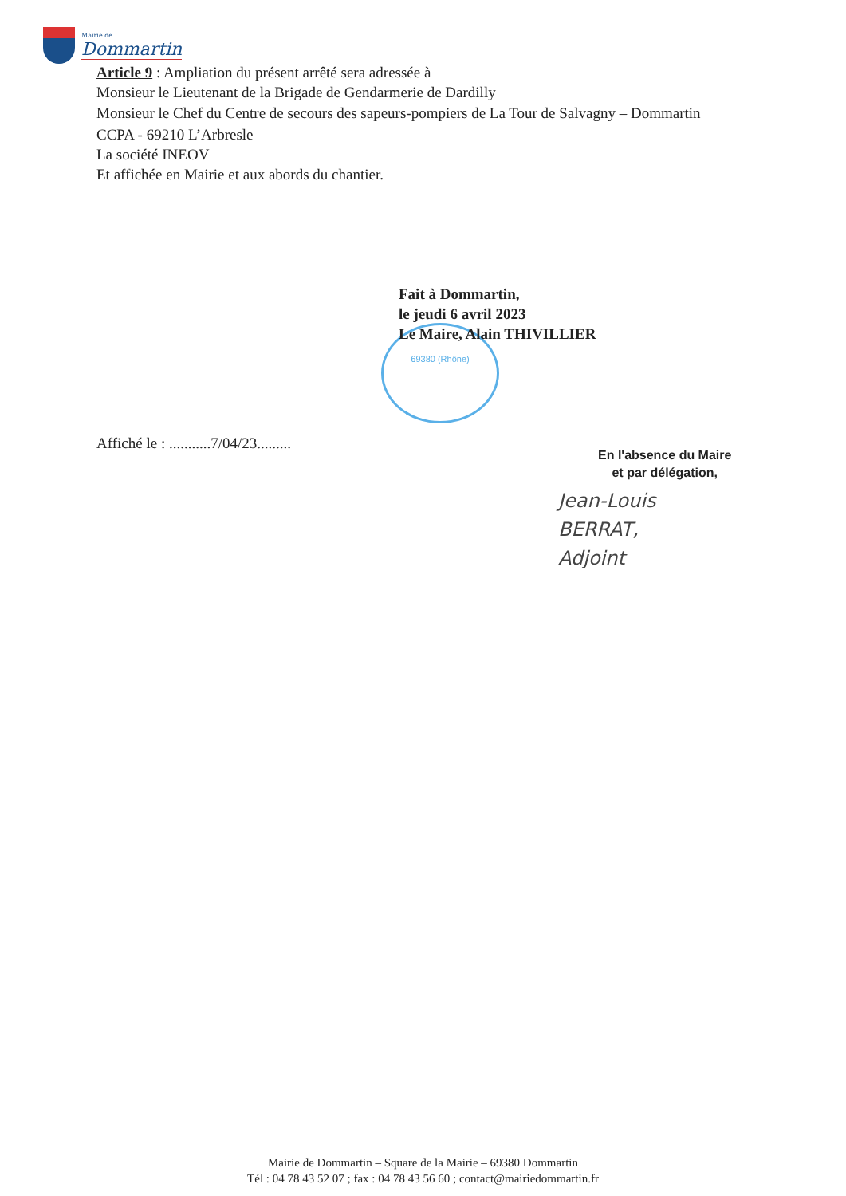Mairie de
Dommartin
Article 9 : Ampliation du présent arrêté sera adressée à
Monsieur le Lieutenant de la Brigade de Gendarmerie de Dardilly
Monsieur le Chef du Centre de secours des sapeurs-pompiers de La Tour de Salvagny – Dommartin
CCPA - 69210 L’Arbresle
La société INEOV
Et affichée en Mairie et aux abords du chantier.
69380 (Rhône)
Fait à Dommartin,
le jeudi 6 avril 2023
Le Maire, Alain THIVILLIER
Affiché le : ...........7/04/23.........
En l'absence du Maire
et par délégation,
Jean-Louis
BERRAT,
Adjoint
Mairie de Dommartin – Square de la Mairie – 69380 Dommartin
Tél : 04 78 43 52 07 ; fax : 04 78 43 56 60 ; contact@mairiedommartin.fr